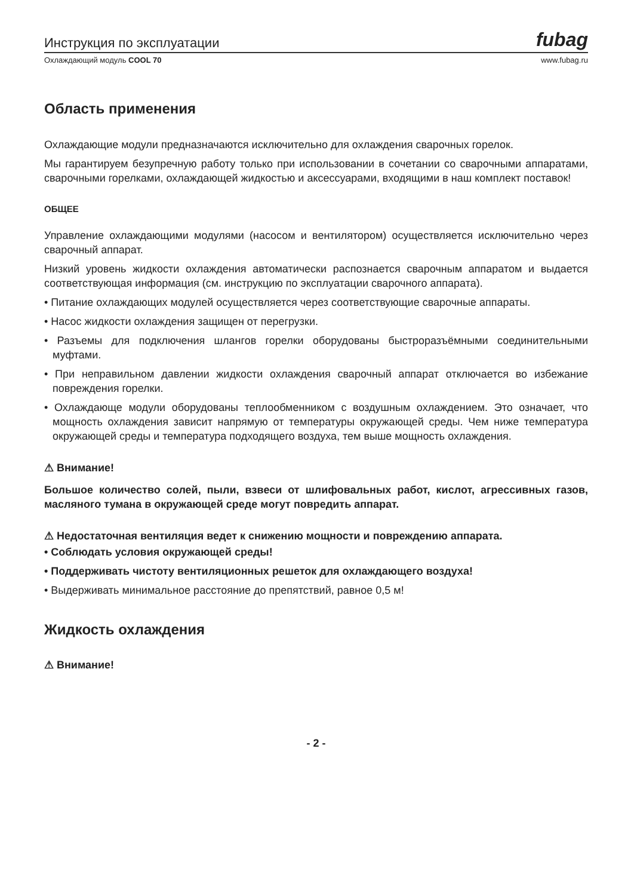Инструкция по эксплуатации fubag
Охлаждающий модуль COOL 70 www.fubag.ru
Область применения
Охлаждающие модули предназначаются исключительно для охлаждения сварочных горелок.
Мы гарантируем безупречную работу только при использовании в сочетании со сварочными аппаратами, сварочными горелками, охлаждающей жидкостью и аксессуарами, входящими в наш комплект поставок!
ОБЩЕЕ
Управление охлаждающими модулями (насосом и вентилятором) осуществляется исключительно через сварочный аппарат.
Низкий уровень жидкости охлаждения автоматически распознается сварочным аппаратом и выдается соответствующая информация (см. инструкцию по эксплуатации сварочного аппарата).
• Питание охлаждающих модулей осуществляется через соответствующие сварочные аппараты.
• Насос жидкости охлаждения защищен от перегрузки.
• Разъемы для подключения шлангов горелки оборудованы быстроразъёмными соединительными муфтами.
• При неправильном давлении жидкости охлаждения сварочный аппарат отключается во избежание повреждения горелки.
• Охлаждающе модули оборудованы теплообменником с воздушным охлаждением. Это означает, что мощность охлаждения зависит напрямую от температуры окружающей среды. Чем ниже температура окружающей среды и температура подходящего воздуха, тем выше мощность охлаждения.
⚠ Внимание!
Большое количество солей, пыли, взвеси от шлифовальных работ, кислот, агрессивных газов, масляного тумана в окружающей среде могут повредить аппарат.
⚠ Недостаточная вентиляция ведет к снижению мощности и повреждению аппарата.
• Соблюдать условия окружающей среды!
• Поддерживать чистоту вентиляционных решеток для охлаждающего воздуха!
• Выдерживать минимальное расстояние до препятствий, равное 0,5 м!
Жидкость охлаждения
⚠ Внимание!
- 2 -